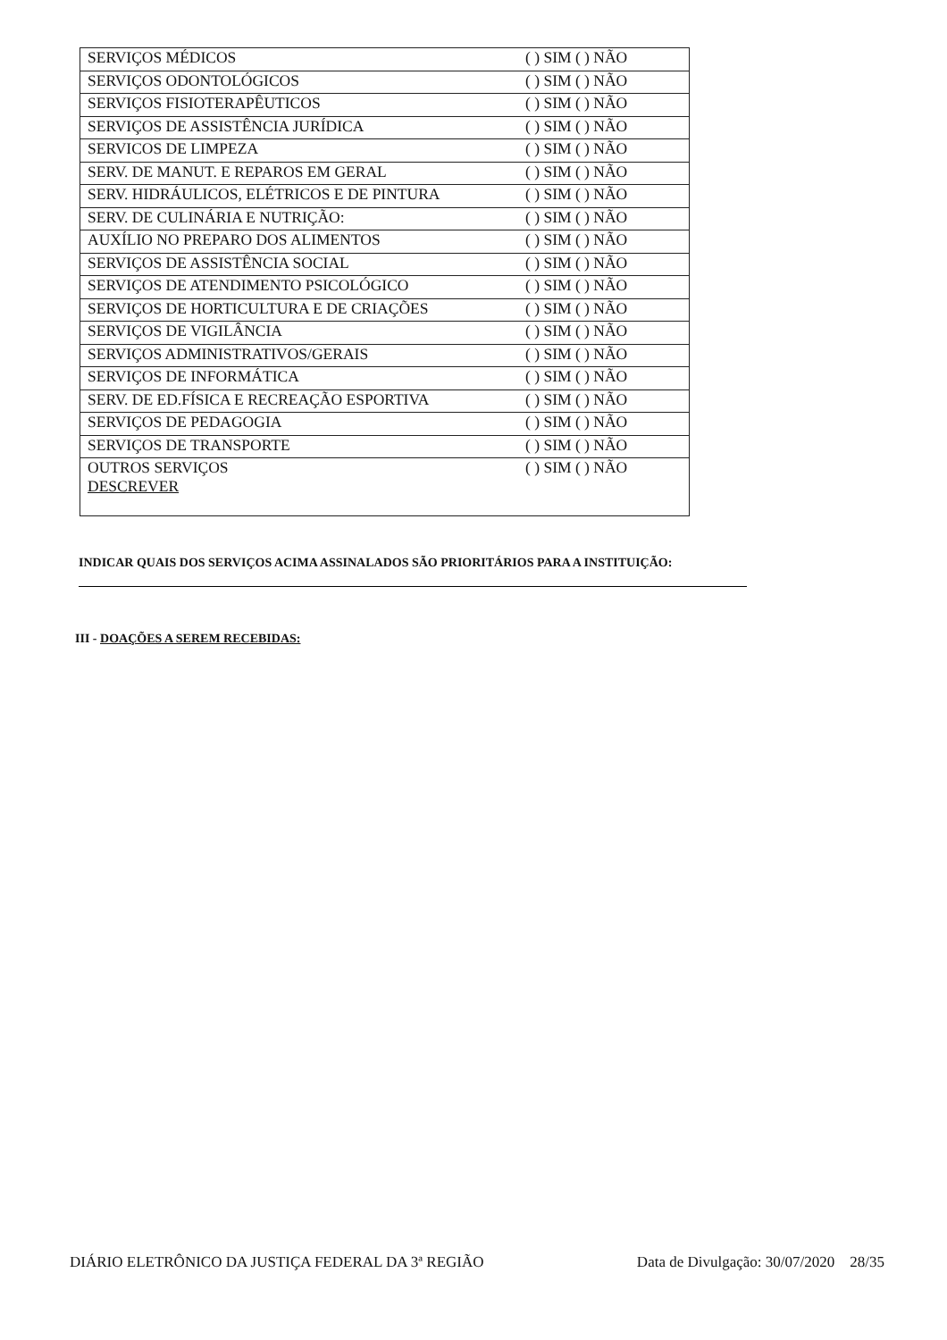| SERVIÇOS MÉDICOS ( ) SIM ( ) NÃO |
| SERVIÇOS ODONTOLÓGICOS ( ) SIM ( ) NÃO |
| SERVIÇOS FISIOTERAPÊUTICOS ( ) SIM ( ) NÃO |
| SERVIÇOS DE ASSISTÊNCIA JURÍDICA ( ) SIM ( ) NÃO |
| SERVICOS DE LIMPEZA ( ) SIM ( ) NÃO |
| SERV. DE MANUT. E REPAROS EM GERAL ( ) SIM ( ) NÃO |
| SERV. HIDRÁULICOS, ELÉTRICOS E DE PINTURA ( ) SIM ( ) NÃO |
| SERV. DE CULINÁRIA E NUTRIÇÃO: ( ) SIM ( ) NÃO |
| AUXÍLIO NO PREPARO DOS ALIMENTOS ( ) SIM ( ) NÃO |
| SERVIÇOS DE ASSISTÊNCIA SOCIAL ( ) SIM ( ) NÃO |
| SERVIÇOS DE ATENDIMENTO PSICOLÓGICO ( ) SIM ( ) NÃO |
| SERVIÇOS DE HORTICULTURA E DE CRIAÇÕES ( ) SIM ( ) NÃO |
| SERVIÇOS DE VIGILÂNCIA ( ) SIM ( ) NÃO |
| SERVIÇOS ADMINISTRATIVOS/GERAIS ( ) SIM ( ) NÃO |
| SERVIÇOS DE INFORMÁTICA ( ) SIM ( ) NÃO |
| SERV. DE ED.FÍSICA E RECREAÇÃO ESPORTIVA ( ) SIM ( ) NÃO |
| SERVIÇOS DE PEDAGOGIA ( ) SIM ( ) NÃO |
| SERVIÇOS DE TRANSPORTE ( ) SIM ( ) NÃO |
| OUTROS SERVIÇOS DESCREVER ( ) SIM ( ) NÃO |
INDICAR QUAIS DOS SERVIÇOS ACIMA ASSINALADOS SÃO PRIORITÁRIOS PARA A INSTITUIÇÃO:
III - DOAÇÕES A SEREM RECEBIDAS:
DIÁRIO ELETRÔNICO DA JUSTIÇA FEDERAL DA 3ª REGIÃO Data de Divulgação: 30/07/2020 28/35